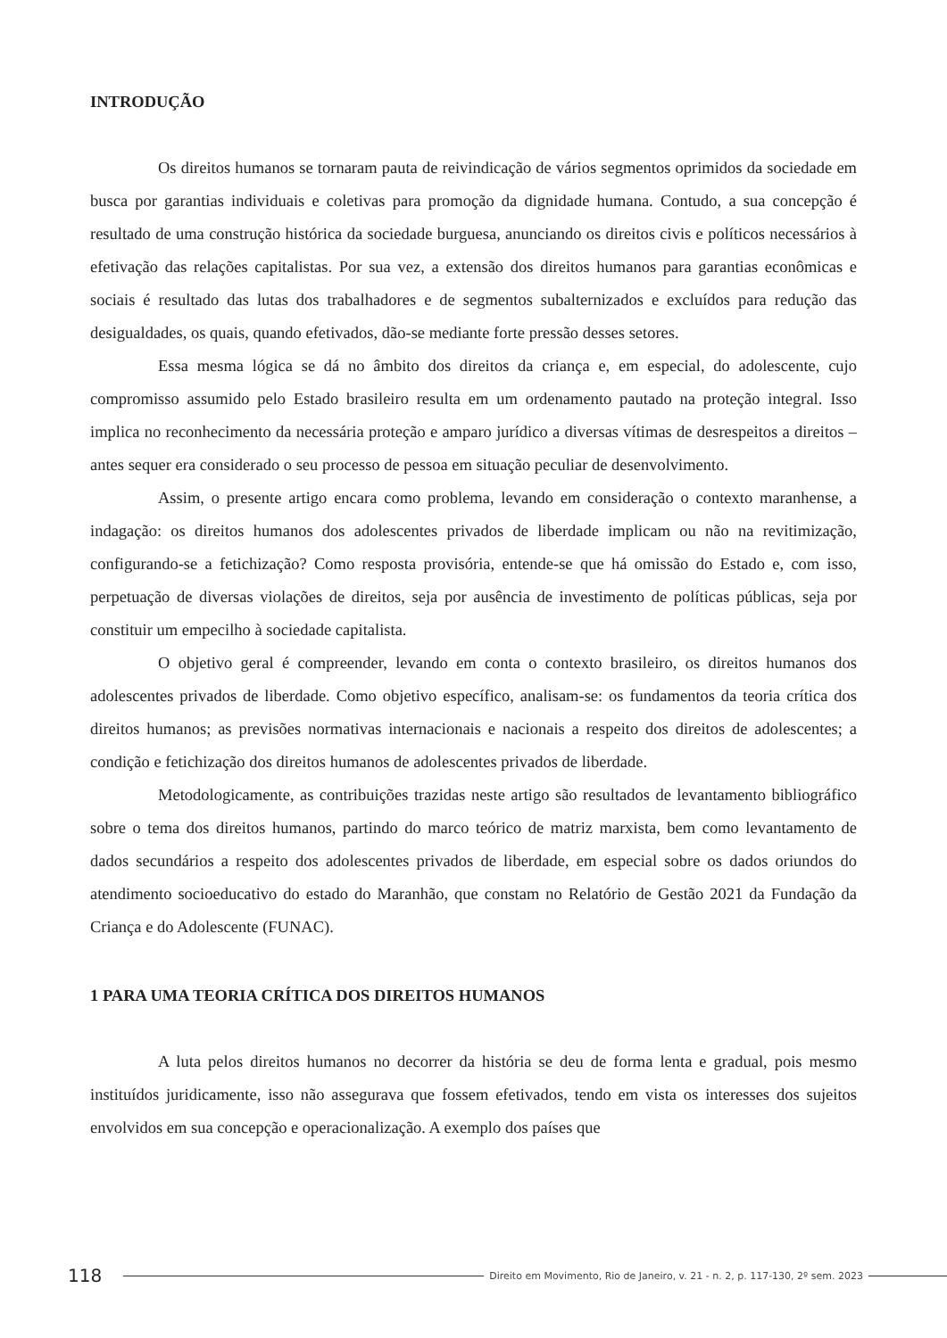INTRODUÇÃO
Os direitos humanos se tornaram pauta de reivindicação de vários segmentos oprimidos da sociedade em busca por garantias individuais e coletivas para promoção da dignidade humana. Contudo, a sua concepção é resultado de uma construção histórica da sociedade burguesa, anunciando os direitos civis e políticos necessários à efetivação das relações capitalistas. Por sua vez, a extensão dos direitos humanos para garantias econômicas e sociais é resultado das lutas dos trabalhadores e de segmentos subalternizados e excluídos para redução das desigualdades, os quais, quando efetivados, dão-se mediante forte pressão desses setores.
Essa mesma lógica se dá no âmbito dos direitos da criança e, em especial, do adolescente, cujo compromisso assumido pelo Estado brasileiro resulta em um ordenamento pautado na proteção integral. Isso implica no reconhecimento da necessária proteção e amparo jurídico a diversas vítimas de desrespeitos a direitos – antes sequer era considerado o seu processo de pessoa em situação peculiar de desenvolvimento.
Assim, o presente artigo encara como problema, levando em consideração o contexto maranhense, a indagação: os direitos humanos dos adolescentes privados de liberdade implicam ou não na revitimização, configurando-se a fetichização? Como resposta provisória, entende-se que há omissão do Estado e, com isso, perpetuação de diversas violações de direitos, seja por ausência de investimento de políticas públicas, seja por constituir um empecilho à sociedade capitalista.
O objetivo geral é compreender, levando em conta o contexto brasileiro, os direitos humanos dos adolescentes privados de liberdade. Como objetivo específico, analisam-se: os fundamentos da teoria crítica dos direitos humanos; as previsões normativas internacionais e nacionais a respeito dos direitos de adolescentes; a condição e fetichização dos direitos humanos de adolescentes privados de liberdade.
Metodologicamente, as contribuições trazidas neste artigo são resultados de levantamento bibliográfico sobre o tema dos direitos humanos, partindo do marco teórico de matriz marxista, bem como levantamento de dados secundários a respeito dos adolescentes privados de liberdade, em especial sobre os dados oriundos do atendimento socioeducativo do estado do Maranhão, que constam no Relatório de Gestão 2021 da Fundação da Criança e do Adolescente (FUNAC).
1 PARA UMA TEORIA CRÍTICA DOS DIREITOS HUMANOS
A luta pelos direitos humanos no decorrer da história se deu de forma lenta e gradual, pois mesmo instituídos juridicamente, isso não assegurava que fossem efetivados, tendo em vista os interesses dos sujeitos envolvidos em sua concepção e operacionalização. A exemplo dos países que
118 Direito em Movimento, Rio de Janeiro, v. 21 - n. 2, p. 117-130, 2º sem. 2023